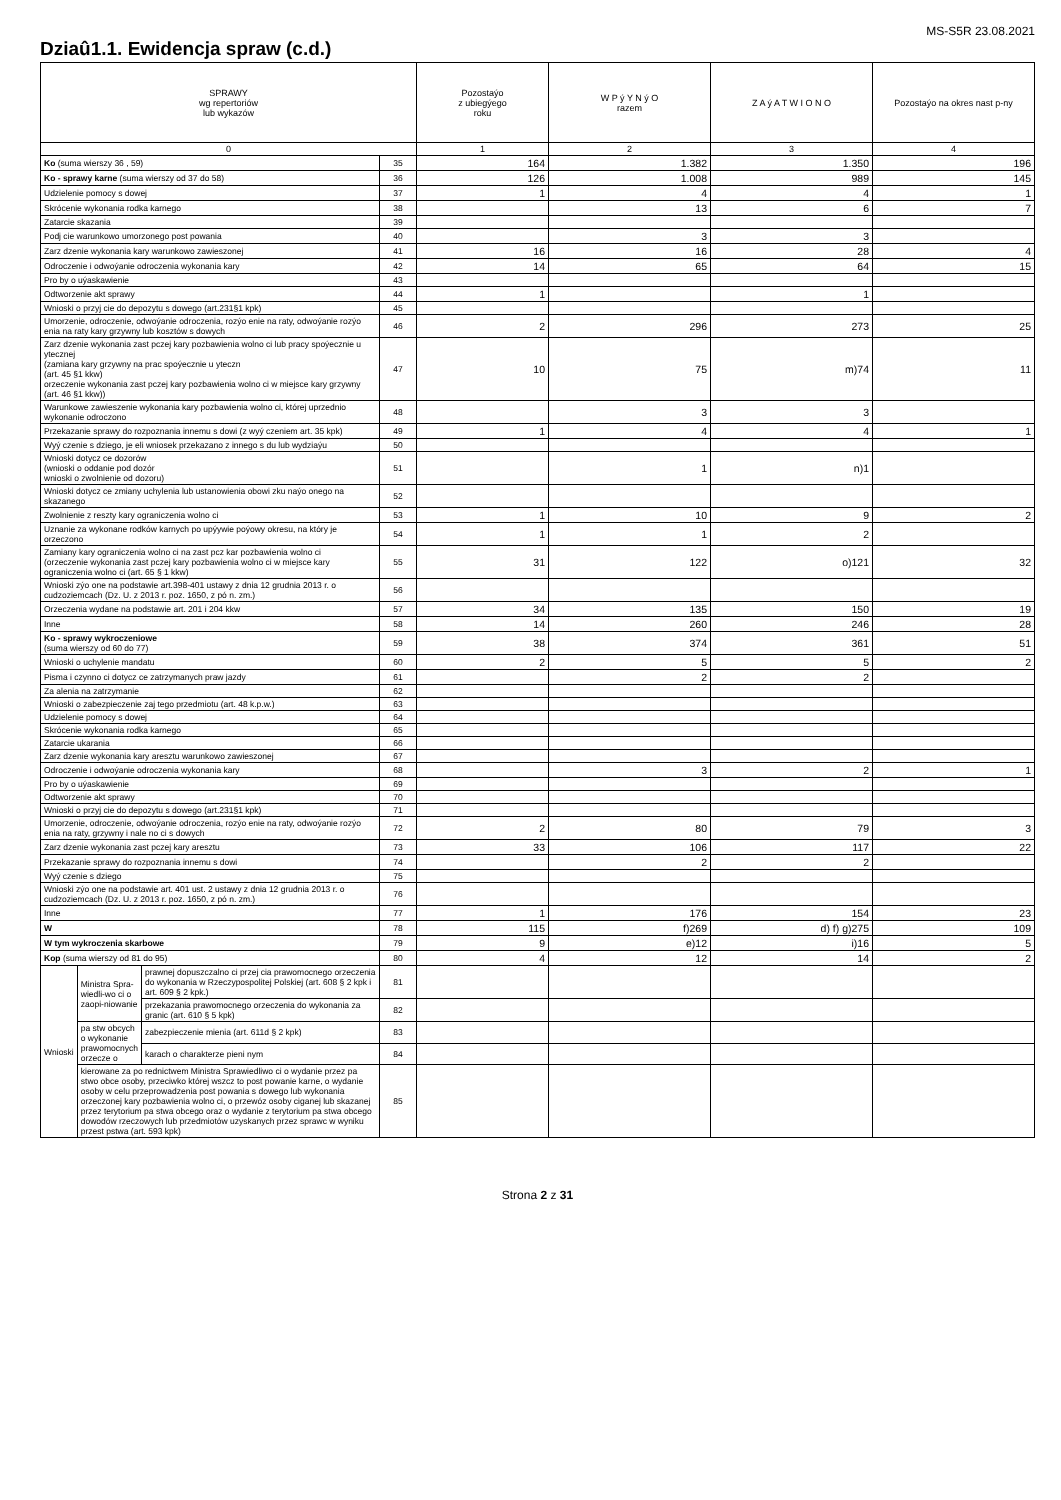MS-S5R 23.08.2021
Dziaû1.1. Ewidencja spraw (c.d.)
| SPRAWY wg repertoriów lub wykazów | | | | Pozostaýo z ubiegýego roku | W P ý Y N ý O razem | Z A ý A T W I O N O | Pozostaýo na okres nast p-ny |
| --- | --- | --- | --- | --- | --- | --- | --- |
| 0 | | | | 1 | 2 | 3 | 4 |
| Ko (suma wierszy 36 , 59) | | | 35 | 164 | 1.382 | 1.350 | 196 |
| Ko - sprawy karne (suma wierszy od 37 do 58) | | | 36 | 126 | 1.008 | 989 | 145 |
| Udzielenie pomocy s dowej | | | 37 | 1 | 4 | 4 | 1 |
| Skrócenie wykonania rodka karnego | | | 38 | | 13 | 6 | 7 |
| Zatarcie skazania | | | 39 | | | | |
| Podj cie warunkowo umorzonego post powania | | | 40 | | 3 | 3 | |
| Zarz dzenie wykonania kary warunkowo zawieszonej | | | 41 | 16 | 16 | 28 | 4 |
| Odroczenie i odwoýanie odroczenia wykonania kary | | | 42 | 14 | 65 | 64 | 15 |
| Pro by o uýaskawienie | | | 43 | | | | |
| Odtworzenie akt sprawy | | | 44 | 1 | | 1 | |
| Wnioski o przyj cie do depozytu s dowego (art.231§1 kpk) | | | 45 | | | | |
| Umorzenie, odroczenie, odwoýanie odroczenia, rozýo enie na raty, odwoýanie rozýo enia na raty kary grzywny lub kosztów s dowych | | | 46 | 2 | 296 | 273 | 25 |
| Zarz dzenie wykonania zast pczej kary pozbawienia wolno ci lub pracy spoýecznie u ytecznej (zamiana kary grzywny na prac spoýecznie u yteczn (art. 45 §1 kkw) orzeczenie wykonania zast pczej kary pozbawienia wolno ci w miejsce kary grzywny (art. 46 §1 kkw)) | | | 47 | 10 | 75 | m)74 | 11 |
| Warunkowe zawieszenie wykonania kary pozbawienia wolno ci, której uprzednio wykonanie odroczono | | | 48 | | 3 | 3 | |
| Przekazanie sprawy do rozpoznania innemu s dowi (z wyý czeniem art. 35 kpk) | | | 49 | 1 | 4 | 4 | 1 |
| Wyý czenie s dziego, je eli wniosek przekazano z innego s du lub wydziaýu | | | 50 | | | | |
| Wnioski dotycz ce dozorów (wnioski o oddanie pod dozór wnioski o zwolnienie od dozoru) | | | 51 | | 1 | n)1 | |
| Wnioski dotycz ce zmiany uchylenia lub ustanowienia obowi zku naýo onego na skazanego | | | 52 | | | | |
| Zwolnienie z reszty kary ograniczenia wolno ci | | | 53 | 1 | 10 | 9 | 2 |
| Uznanie za wykonane rodków karnych po upýywie poýowy okresu, na który je orzeczono | | | 54 | 1 | 1 | 2 | |
| Zamiany kary ograniczenia wolno ci na zast pcz kar pozbawienia wolno ci (orzeczenie wykonania zast pczej kary pozbawienia wolno ci w miejsce kary ograniczenia wolno ci (art. 65 § 1 kkw) | | | 55 | 31 | 122 | o)121 | 32 |
| Wnioski zýo one na podstawie art.398-401 ustawy z dnia 12 grudnia 2013 r. o cudzoziemcach (Dz. U. z 2013 r. poz. 1650, z pó n. zm.) | | | 56 | | | | |
| Orzeczenia wydane na podstawie art. 201 i 204 kkw | | | 57 | 34 | 135 | 150 | 19 |
| Inne | | | 58 | 14 | 260 | 246 | 28 |
| Ko - sprawy wykroczeniowe (suma wierszy od 60 do 77) | | | 59 | 38 | 374 | 361 | 51 |
| Wnioski o uchylenie mandatu | | | 60 | 2 | 5 | 5 | 2 |
| Pisma i czynno ci dotycz ce zatrzymanych praw jazdy | | | 61 | | 2 | 2 | |
| Za alenia na zatrzymanie | | | 62 | | | | |
| Wnioski o zabezpieczenie zaj tego przedmiotu (art. 48 k.p.w.) | | | 63 | | | | |
| Udzielenie pomocy s dowej | | | 64 | | | | |
| Skrócenie wykonania rodka karnego | | | 65 | | | | |
| Zatarcie ukarania | | | 66 | | | | |
| Zarz dzenie wykonania kary aresztu warunkowo zawieszonej | | | 67 | | | | |
| Odroczenie i odwoýanie odroczenia wykonania kary | | | 68 | | 3 | 2 | 1 |
| Pro by o uýaskawienie | | | 69 | | | | |
| Odtworzenie akt sprawy | | | 70 | | | | |
| Wnioski o przyj cie do depozytu s dowego (art.231§1 kpk) | | | 71 | | | | |
| Umorzenie, odroczenie, odwoýanie odroczenia, rozýo enie na raty, odwoýanie rozýo enia na raty, grzywny i nale no ci s dowych | | | 72 | 2 | 80 | 79 | 3 |
| Zarz dzenie wykonania zast pczej kary aresztu | | | 73 | 33 | 106 | 117 | 22 |
| Przekazanie sprawy do rozpoznania innemu s dowi | | | 74 | | 2 | 2 | |
| Wyý czenie s dziego | | | 75 | | | | |
| Wnioski zýo one na podstawie art. 401 ust. 2 ustawy z dnia 12 grudnia 2013 r. o cudzoziemcach (Dz. U. z 2013 r. poz. 1650, z pó n. zm.) | | | 76 | | | | |
| Inne | | | 77 | 1 | 176 | 154 | 23 |
| W | | | 78 | 115 | f)269 | d) f) g)275 | 109 |
| W tym wykroczenia skarbowe | | | 79 | 9 | e)12 | i)16 | 5 |
| Kop (suma wierszy od 81 do 95) | | | 80 | 4 | 12 | 14 | 2 |
| Wnioski | Ministra Spra-wiedli-wo ci o zaopi-niowanie | prawnej dopuszczalno ci przej cia prawomocnego orzeczenia do wykonania w Rzeczypospolitej Polskiej (art. 608 § 2 kpk i art. 609 § 2 kpk.) | 81 | | | | |
| | | przekazania prawomocnego orzeczenia do wykonania za granic (art. 610 § 5 kpk) | 82 | | | | |
| | pa stw obcych o wykonanie prawomocnych orzecze o | zabezpieczenie mienia (art. 611d § 2 kpk) | 83 | | | | |
| | | karach o charakterze pieni nym | 84 | | | | |
| | kierowane za po rednictwem Ministra Sprawiedliwo ci o wydanie przez pa stwo obce osoby, przeciwko której wszcz to post powanie karne, o wydanie osoby w celu przeprowadzenia post powania s dowego lub wykonania orzeczonej kary pozbawienia wolno ci, o przewóz osoby ciganej lub skazanej przez terytorium pa stwa obcego oraz o wydanie z terytorium pa stwa obcego dowodów rzeczowych lub przedmiotów uzyskanych przez sprawc w wyniku przest pstwa (art. 593 kpk) | | 85 | | | | |
Strona 2 z 31